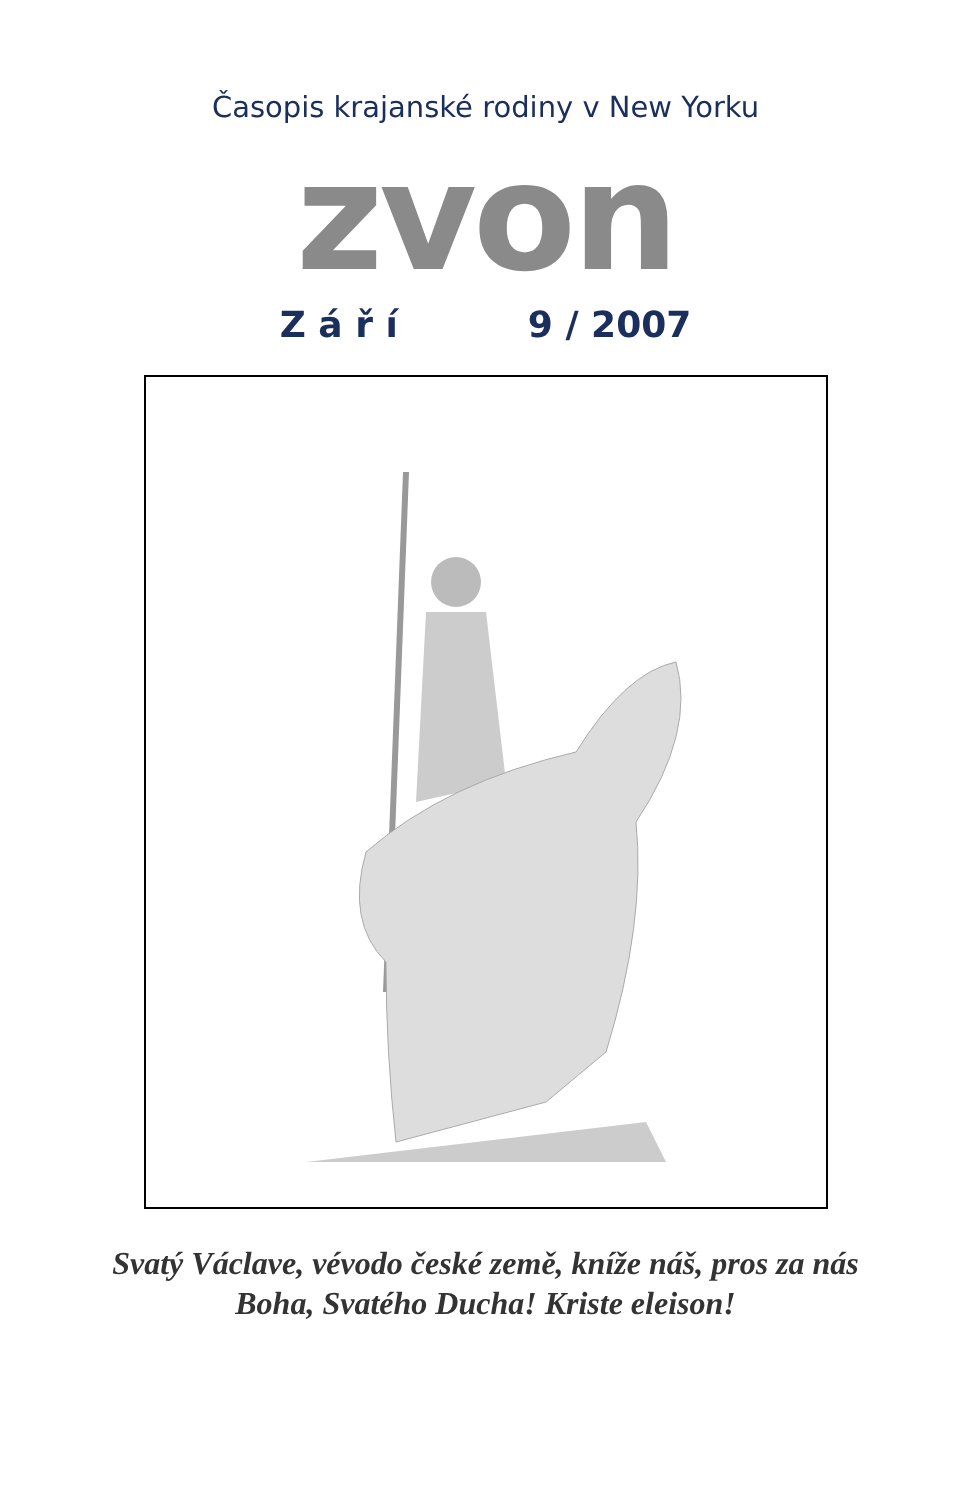Časopis krajanské rodiny v New Yorku
zvon
Z á ř í 9 / 2007
Svatý Václave, vévodo české země, kníže náš, pros za nás Boha, Svatého Ducha! Kriste eleison!